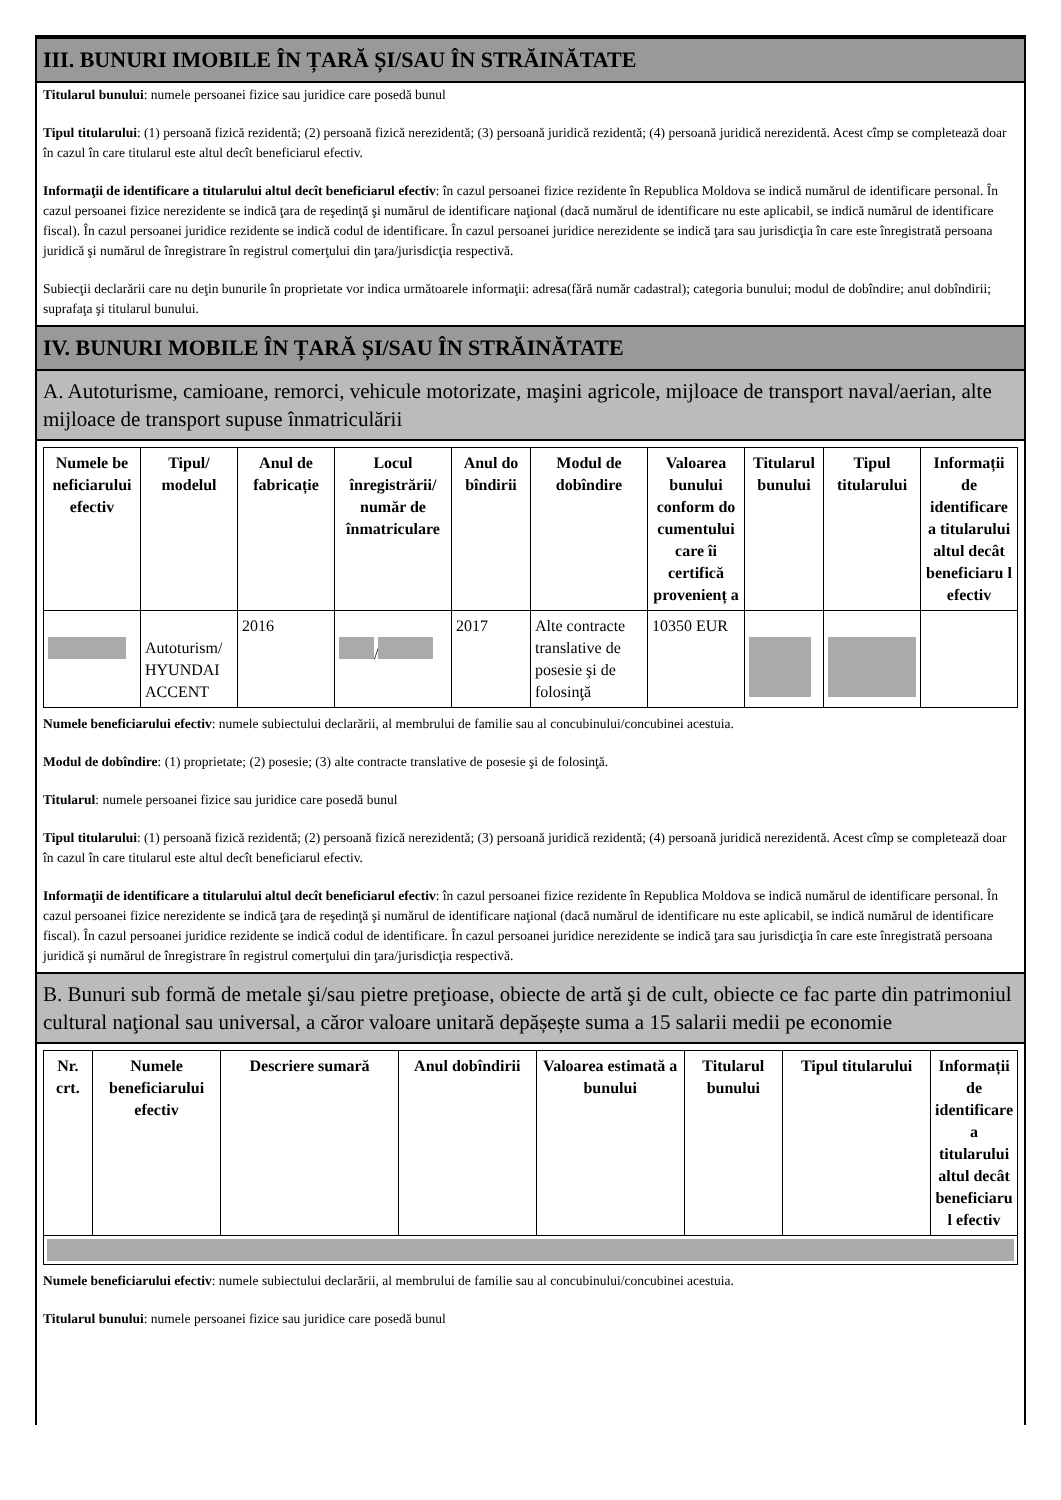III. BUNURI IMOBILE ÎN ȚARĂ ȘI/SAU ÎN STRĂINĂTATE
Titularul bunului: numele persoanei fizice sau juridice care posedă bunul
Tipul titularului: (1) persoană fizică rezidentă; (2) persoană fizică nerezidentă; (3) persoană juridică rezidentă; (4) persoană juridică nerezidentă. Acest cîmp se completează doar în cazul în care titularul este altul decît beneficiarul efectiv.
Informaţii de identificare a titularului altul decît beneficiarul efectiv: în cazul persoanei fizice rezidente în Republica Moldova se indică numărul de identificare personal. În cazul persoanei fizice nerezidente se indică ţara de reşedinţă şi numărul de identificare naţional (dacă numărul de identificare nu este aplicabil, se indică numărul de identificare fiscal). În cazul persoanei juridice rezidente se indică codul de identificare. În cazul persoanei juridice nerezidente se indică ţara sau jurisdicţia în care este înregistrată persoana juridică şi numărul de înregistrare în registrul comerţului din ţara/jurisdicţia respectivă.
Subiecţii declarării care nu deţin bunurile în proprietate vor indica următoarele informaţii: adresa(fără număr cadastral); categoria bunului; modul de dobîndire; anul dobîndirii; suprafaţa şi titularul bunului.
IV. BUNURI MOBILE ÎN ȚARĂ ȘI/SAU ÎN STRĂINĂTATE
A. Autoturisme, camioane, remorci, vehicule motorizate, maşini agricole, mijloace de transport naval/aerian, alte mijloace de transport supuse înmatriculării
| Numele be neficiarului efectiv | Tipul/ modelul | Anul de fabricație | Locul înregistrării/ număr de înmatriculare | Anul do bîndirii | Modul de dobîndire | Valoarea bunului conform do cumentului care îi certifică provenienț a | Titularul bunului | Tipul titularului | Informații de identificare a titularului altul decât beneficiaru l efectiv |
| --- | --- | --- | --- | --- | --- | --- | --- | --- | --- |
| | Autoturism/ HYUNDAI ACCENT | 2016 | / | 2017 | Alte contracte translative de posesie şi de folosinţă | 10350 EUR | | | |
Numele beneficiarului efectiv: numele subiectului declarării, al membrului de familie sau al concubinului/concubinei acestuia.
Modul de dobîndire: (1) proprietate; (2) posesie; (3) alte contracte translative de posesie şi de folosinţă.
Titularul: numele persoanei fizice sau juridice care posedă bunul
Tipul titularului: (1) persoană fizică rezidentă; (2) persoană fizică nerezidentă; (3) persoană juridică rezidentă; (4) persoană juridică nerezidentă. Acest cîmp se completează doar în cazul în care titularul este altul decît beneficiarul efectiv.
Informaţii de identificare a titularului altul decît beneficiarul efectiv: în cazul persoanei fizice rezidente în Republica Moldova se indică numărul de identificare personal. În cazul persoanei fizice nerezidente se indică ţara de reşedinţă şi numărul de identificare naţional (dacă numărul de identificare nu este aplicabil, se indică numărul de identificare fiscal). În cazul persoanei juridice rezidente se indică codul de identificare. În cazul persoanei juridice nerezidente se indică ţara sau jurisdicţia în care este înregistrată persoana juridică şi numărul de înregistrare în registrul comerţului din ţara/jurisdicţia respectivă.
B. Bunuri sub formă de metale şi/sau pietre preţioase, obiecte de artă şi de cult, obiecte ce fac parte din patrimoniul cultural naţional sau universal, a căror valoare unitară depășește suma a 15 salarii medii pe economie
| Nr. crt. | Numele beneficiarului efectiv | Descriere sumară | Anul dobîndirii | Valoarea estimată a bunului | Titularul bunului | Tipul titularului | Informații de identificare a titularului altul decât beneficiaru l efectiv |
| --- | --- | --- | --- | --- | --- | --- | --- |
Numele beneficiarului efectiv: numele subiectului declarării, al membrului de familie sau al concubinului/concubinei acestuia.
Titularul bunului: numele persoanei fizice sau juridice care posedă bunul